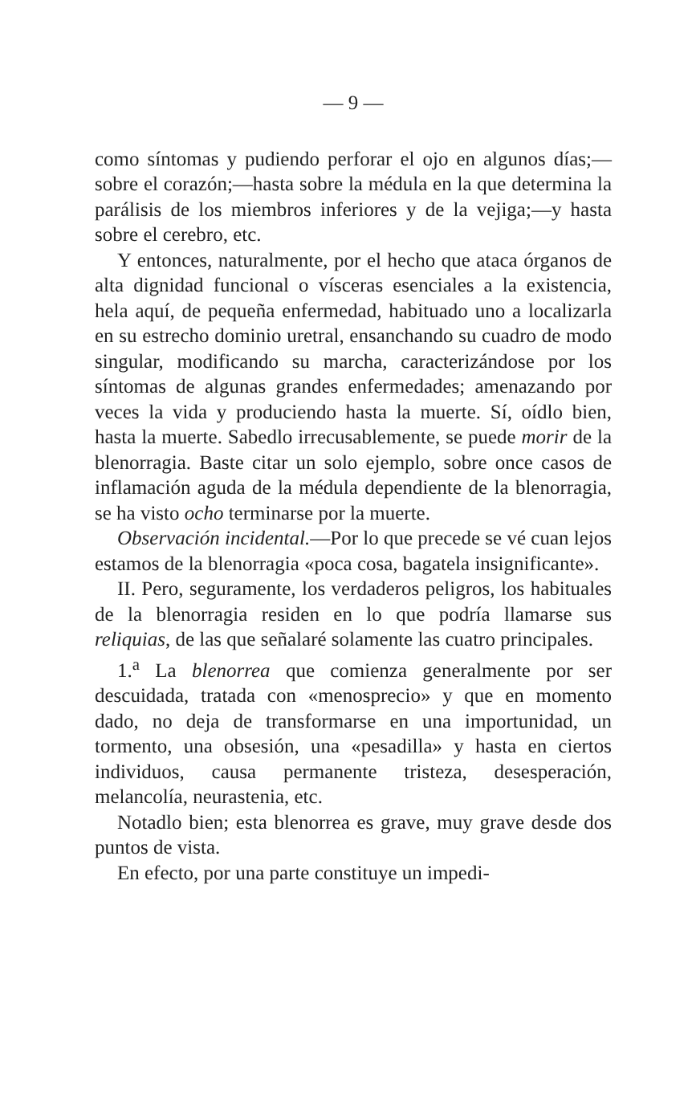— 9 —
como síntomas y pudiendo perforar el ojo en algunos días;—sobre el corazón;—hasta sobre la médula en la que determina la parálisis de los miembros inferiores y de la vejiga;—y hasta sobre el cerebro, etc.
Y entonces, naturalmente, por el hecho que ataca órganos de alta dignidad funcional o vísceras esenciales a la existencia, hela aquí, de pequeña enfermedad, habituado uno a localizarla en su estrecho dominio uretral, ensanchando su cuadro de modo singular, modificando su marcha, caracterizándose por los síntomas de algunas grandes enfermedades; amenazando por veces la vida y produciendo hasta la muerte. Sí, oídlo bien, hasta la muerte. Sabedlo irrecusablemente, se puede morir de la blenorragia. Baste citar un solo ejemplo, sobre once casos de inflamación aguda de la médula dependiente de la blenorragia, se ha visto ocho terminarse por la muerte.
Observación incidental.—Por lo que precede se vé cuan lejos estamos de la blenorragia «poca cosa, bagatela insignificante».
II. Pero, seguramente, los verdaderos peligros, los habituales de la blenorragia residen en lo que podría llamarse sus reliquias, de las que señalaré solamente las cuatro principales.
1.<sup>a</sup> La blenorrea que comienza generalmente por ser descuidada, tratada con «menosprecio» y que en momento dado, no deja de transformarse en una importunidad, un tormento, una obsesión, una «pesadilla» y hasta en ciertos individuos, causa permanente tristeza, desesperación, melancolía, neurastenia, etc.
Notadlo bien; esta blenorrea es grave, muy grave desde dos puntos de vista.
En efecto, por una parte constituye un impedi-